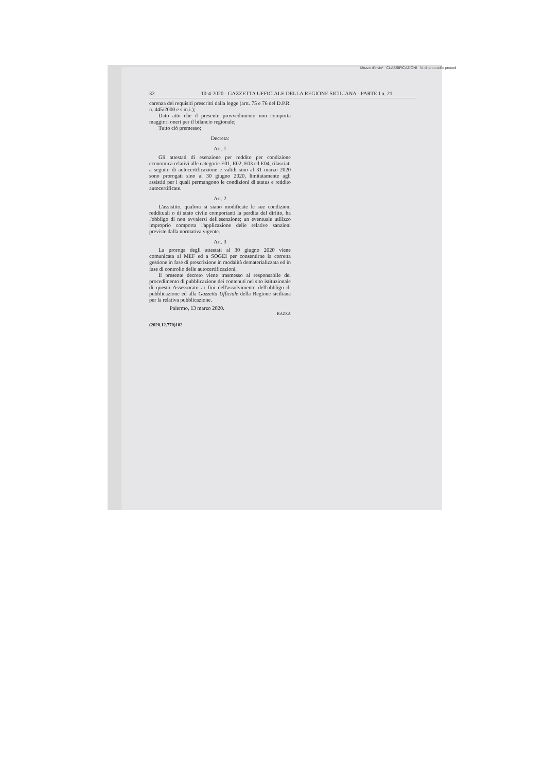Mezzo d'invio* CLASSIFICAZIONI N. di protocollo preced
32 10-4-2020 - GAZZETTA UFFICIALE DELLA REGIONE SICILIANA - PARTE I n. 21
carenza dei requisiti prescritti dalla legge (artt. 75 e 76 del D.P.R. n. 445/2000 e s.m.i.);
Dato atto che il presente provvedimento non comporta maggiori oneri per il bilancio regionale;
Tutto ciò premesso;
Decreta:
Art. 1
Gli attestati di esenzione per reddito per condizione economica relativi alle categorie E01, E02, E03 ed E04, rilasciati a seguito di autocertificazione e validi sino al 31 marzo 2020 sono prorogati sino al 30 giugno 2020, limitatamente agli assistiti per i quali permangono le condizioni di status e reddito autocertificate.
Art. 2
L'assistito, qualora si siano modificate le sue condizioni reddituali o di stato civile comportanti la perdita del diritto, ha l'obbligo di non avvalersi dell'esenzione; un eventuale utilizzo improprio comporta l'applicazione delle relative sanzioni previste dalla normativa vigente.
Art. 3
La proroga degli attestati al 30 giugno 2020 viene comunicata al MEF ed a SOGEI per consentirne la corretta gestione in fase di prescrizione in modalità dematerializzata ed in fase di controllo delle autocertificazioni.
Il presente decreto viene trasmesso al responsabile del procedimento di pubblicazione dei contenuti nel sito istituzionale di questo Assessorato ai fini dell'assolvimento dell'obbligo di pubblicazione ed alla Gazzetta Ufficiale della Regione siciliana per la relativa pubblicazione.
Palermo, 13 marzo 2020.
RAZZA
(2020.12.770)102